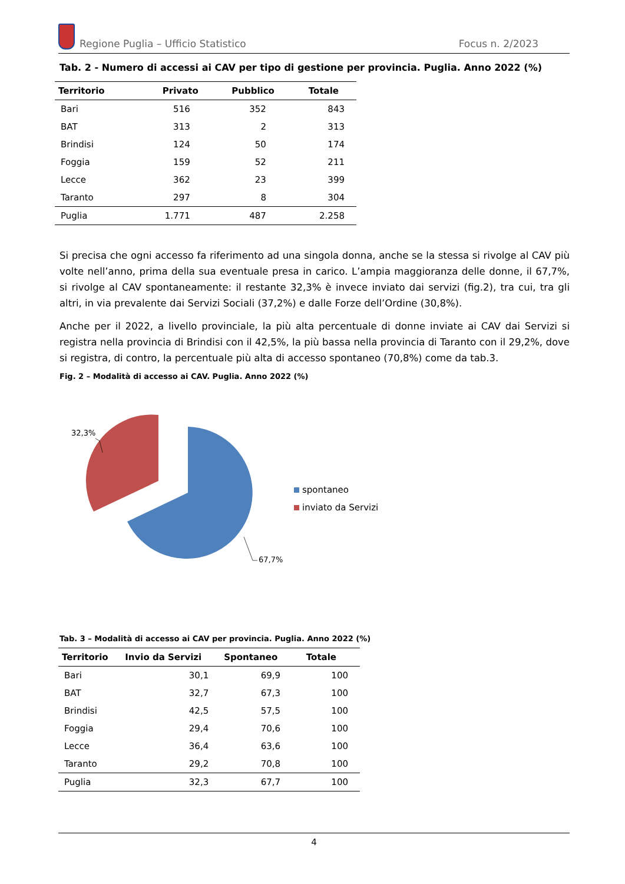Regione Puglia – Ufficio Statistico
Focus n. 2/2023
Tab. 2 - Numero di accessi ai CAV per tipo di gestione per provincia. Puglia. Anno 2022 (%)
| Territorio | Privato | Pubblico | Totale |
| --- | --- | --- | --- |
| Bari | 516 | 352 | 843 |
| BAT | 313 | 2 | 313 |
| Brindisi | 124 | 50 | 174 |
| Foggia | 159 | 52 | 211 |
| Lecce | 362 | 23 | 399 |
| Taranto | 297 | 8 | 304 |
| Puglia | 1.771 | 487 | 2.258 |
Si precisa che ogni accesso fa riferimento ad una singola donna, anche se la stessa si rivolge al CAV più volte nell’anno, prima della sua eventuale presa in carico. L’ampia maggioranza delle donne, il 67,7%, si rivolge al CAV spontaneamente: il restante 32,3% è invece inviato dai servizi (fig.2), tra cui, tra gli altri, in via prevalente dai Servizi Sociali (37,2%) e dalle Forze dell’Ordine (30,8%).
Anche per il 2022, a livello provinciale, la più alta percentuale di donne inviate ai CAV dai Servizi si registra nella provincia di Brindisi con il 42,5%, la più bassa nella provincia di Taranto con il 29,2%, dove si registra, di contro, la percentuale più alta di accesso spontaneo (70,8%) come da tab.3.
Fig. 2 – Modalità di accesso ai CAV. Puglia. Anno 2022 (%)
32,3%
67,7%
spontaneo
inviato da Servizi
Tab. 3 – Modalità di accesso ai CAV per provincia. Puglia. Anno 2022 (%)
| Territorio | Invio da Servizi | Spontaneo | Totale |
| --- | --- | --- | --- |
| Bari | 30,1 | 69,9 | 100 |
| BAT | 32,7 | 67,3 | 100 |
| Brindisi | 42,5 | 57,5 | 100 |
| Foggia | 29,4 | 70,6 | 100 |
| Lecce | 36,4 | 63,6 | 100 |
| Taranto | 29,2 | 70,8 | 100 |
| Puglia | 32,3 | 67,7 | 100 |
4